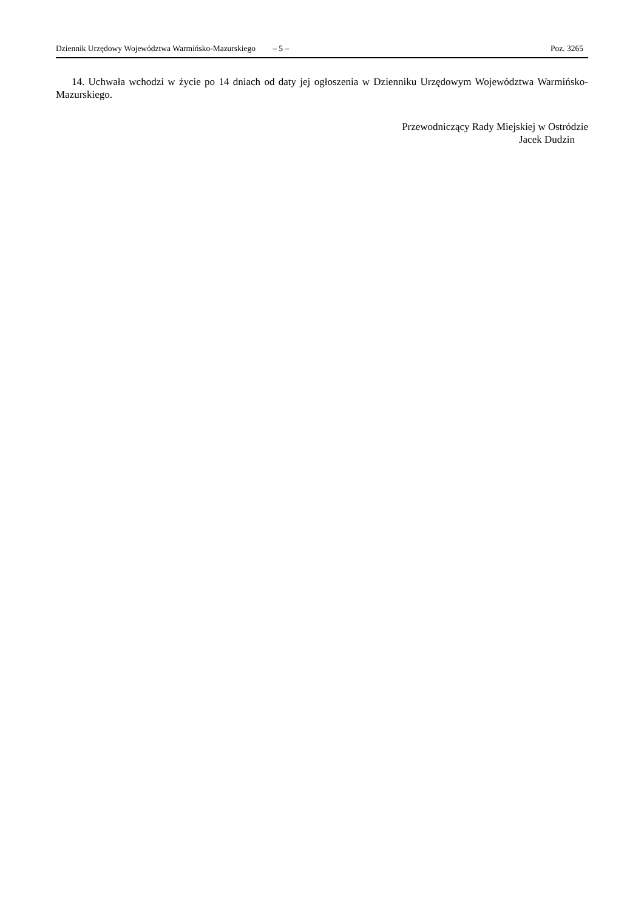Dziennik Urzędowy Województwa Warmińsko-Mazurskiego – 5 – Poz. 3265
14. Uchwała wchodzi w życie po 14 dniach od daty jej ogłoszenia w Dzienniku Urzędowym Województwa Warmińsko-Mazurskiego.
Przewodniczący Rady Miejskiej w Ostródzie
Jacek Dudzin